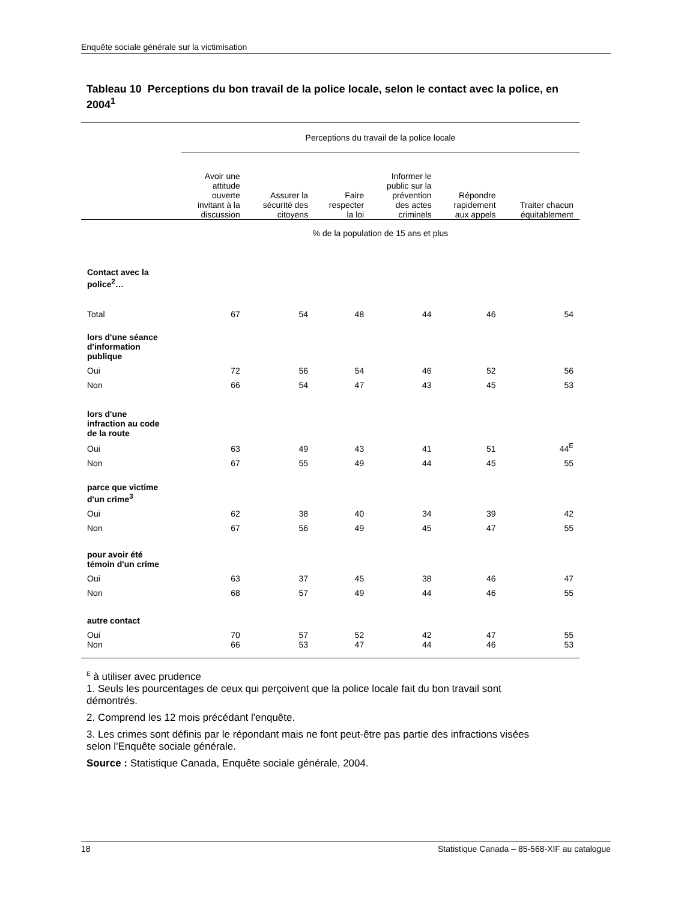Enquête sociale générale sur la victimisation
Tableau 10 Perceptions du bon travail de la police locale, selon le contact avec la police, en 2004<sup>1</sup>
| | Perceptions du travail de la police locale | | | | | |
| | Avoir une attitude ouverte invitant à la discussion | Assurer la sécurité des citoyens | Faire respecter la loi | Informer le public sur la prévention des actes criminels | Répondre rapidement aux appels | Traiter chacun équitablement |
| | % de la population de 15 ans et plus | | | | | |
| Contact avec la police<sup>2</sup>… | | | | | | |
| Total | 67 | 54 | 48 | 44 | 46 | 54 |
| lors d'une séance d'information publique | | | | | | |
| Oui | 72 | 56 | 54 | 46 | 52 | 56 |
| Non | 66 | 54 | 47 | 43 | 45 | 53 |
| lors d'une infraction au code de la route | | | | | | |
| Oui | 63 | 49 | 43 | 41 | 51 | 44<sup>E</sup> |
| Non | 67 | 55 | 49 | 44 | 45 | 55 |
| parce que victime d'un crime<sup>3</sup> | | | | | | |
| Oui | 62 | 38 | 40 | 34 | 39 | 42 |
| Non | 67 | 56 | 49 | 45 | 47 | 55 |
| pour avoir été témoin d'un crime | | | | | | |
| Oui | 63 | 37 | 45 | 38 | 46 | 47 |
| Non | 68 | 57 | 49 | 44 | 46 | 55 |
| autre contact | | | | | | |
| Oui | 70 | 57 | 52 | 42 | 47 | 55 |
| Non | 66 | 53 | 47 | 44 | 46 | 53 |
<sup>E</sup> à utiliser avec prudence
1. Seuls les pourcentages de ceux qui perçoivent que la police locale fait du bon travail sont démontrés.
2. Comprend les 12 mois précédant l'enquête.
3. Les crimes sont définis par le répondant mais ne font peut-être pas partie des infractions visées selon l'Enquête sociale générale.
Source : Statistique Canada, Enquête sociale générale, 2004.
18 Statistique Canada – 85-568-XIF au catalogue